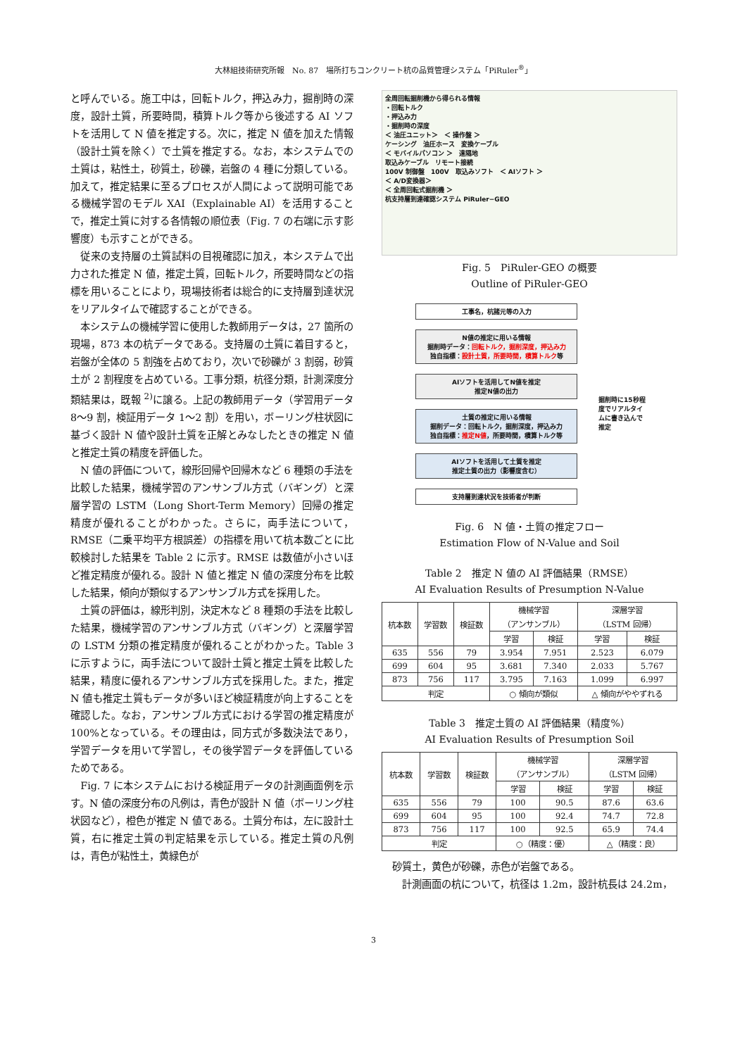大林組技術研究所報　No. 87　場所打ちコンクリート杭の品質管理システム「PiRuler<sup>®</sup>」
と呼んでいる。施工中は，回転トルク，押込み力，掘削時の深度，設計土質，所要時間，積算トルク等から後述する AI ソフトを活用して N 値を推定する。次に，推定 N 値を加えた情報（設計土質を除く）で土質を推定する。なお，本システムでの土質は，粘性土，砂質土，砂礫，岩盤の 4 種に分類している。加えて，推定結果に至るプロセスが人間によって説明可能である機械学習のモデル XAI（Explainable AI）を活用することで，推定土質に対する各情報の順位表（Fig. 7 の右端に示す影響度）も示すことができる。
　従来の支持層の土質試料の目視確認に加え，本システムで出力された推定 N 値，推定土質，回転トルク，所要時間などの指標を用いることにより，現場技術者は総合的に支持層到達状況をリアルタイムで確認することができる。
　本システムの機械学習に使用した教師用データは，27 箇所の現場，873 本の杭データである。支持層の土質に着目すると，岩盤が全体の 5 割強を占めており，次いで砂礫が 3 割弱，砂質土が 2 割程度を占めている。工事分類，杭径分類，計測深度分類結果は，既報 <sup>2)</sup>に譲る。上記の教師用データ（学習用データ 8～9 割，検証用データ 1～2 割）を用い，ボーリング柱状図に基づく設計 N 値や設計土質を正解とみなしたときの推定 N 値と推定土質の精度を評価した。
　N 値の評価について，線形回帰や回帰木など 6 種類の手法を比較した結果，機械学習のアンサンブル方式（バギング）と深層学習の LSTM（Long Short-Term Memory）回帰の推定精度が優れることがわかった。さらに，両手法について，RMSE（二乗平均平方根誤差）の指標を用いて杭本数ごとに比較検討した結果を Table 2 に示す。RMSE は数値が小さいほど推定精度が優れる。設計 N 値と推定 N 値の深度分布を比較した結果，傾向が類似するアンサンブル方式を採用した。
　土質の評価は，線形判別，決定木など 8 種類の手法を比較した結果，機械学習のアンサンブル方式（バギング）と深層学習の LSTM 分類の推定精度が優れることがわかった。Table 3 に示すように，両手法について設計土質と推定土質を比較した結果，精度に優れるアンサンブル方式を採用した。また，推定 N 値も推定土質もデータが多いほど検証精度が向上することを確認した。なお，アンサンブル方式における学習の推定精度が 100%となっている。その理由は，同方式が多数決法であり，学習データを用いて学習し，その後学習データを評価しているためである。
　Fig. 7 に本システムにおける検証用データの計測画面例を示す。N 値の深度分布の凡例は，青色が設計 N 値（ボーリング柱状図など），橙色が推定 N 値である。土質分布は，左に設計土質，右に推定土質の判定結果を示している。推定土質の凡例は，青色が粘性土，黄緑色が
全周回転掘削機から得られる情報
・回転トルク
・押込み力
・掘削時の深度
＜ 油圧ユニット＞　＜ 操作盤 ＞
ケーシング　油圧ホース　変換ケーブル
＜ モバイルパソコン ＞　遠隔地
取込みケーブル　リモート接続
100V 制御盤　100V　取込みソフト　＜ AIソフト ＞
＜ A/D変換器＞
＜ 全周回転式掘削機 ＞
杭支持層到達確認システム PiRuler−GEO
Fig. 5　PiRuler-GEO の概要
Outline of PiRuler-GEO
工事名，杭諸元等の入力
N値の推定に用いる情報
掘削時データ：回転トルク，掘削深度，押込み力
独自指標：設計土質，所要時間，積算トルク等
AIソフトを活用してN値を推定
推定N値の出力
土質の推定に用いる情報
掘削データ：回転トルク，掘削深度，押込み力
独自指標：推定N値，所要時間，積算トルク等
AIソフトを活用して土質を推定
推定土質の出力（影響度含む）
支持層到達状況を技術者が判断
掘削時に15秒程度でリアルタイムに書き込んで推定
Fig. 6　N 値・土質の推定フロー
Estimation Flow of N-Value and Soil
Table 2　推定 N 値の AI 評価結果（RMSE）
AI Evaluation Results of Presumption N-Value
| 杭本数 | 学習数 | 検証数 | 機械学習 （アンサンブル） | | 深層学習 （LSTM 回帰） | |
| --- | --- | --- | --- | --- | --- | --- |
| | | | 学習 | 検証 | 学習 | 検証 |
| 635 | 556 | 79 | 3.954 | 7.951 | 2.523 | 6.079 |
| 699 | 604 | 95 | 3.681 | 7.340 | 2.033 | 5.767 |
| 873 | 756 | 117 | 3.795 | 7.163 | 1.099 | 6.997 |
| 判定 | | | ○ 傾向が類似 | | △ 傾向がややずれる | |
Table 3　推定土質の AI 評価結果（精度%）
AI Evaluation Results of Presumption Soil
| 杭本数 | 学習数 | 検証数 | 機械学習 （アンサンブル） | | 深層学習 （LSTM 回帰） | |
| --- | --- | --- | --- | --- | --- | --- |
| | | | 学習 | 検証 | 学習 | 検証 |
| 635 | 556 | 79 | 100 | 90.5 | 87.6 | 63.6 |
| 699 | 604 | 95 | 100 | 92.4 | 74.7 | 72.8 |
| 873 | 756 | 117 | 100 | 92.5 | 65.9 | 74.4 |
| 判定 | | | ○（精度：優） | | △（精度：良） | |
砂質土，黄色が砂礫，赤色が岩盤である。
　計測画面の杭について，杭径は 1.2m，設計杭長は 24.2m，
3